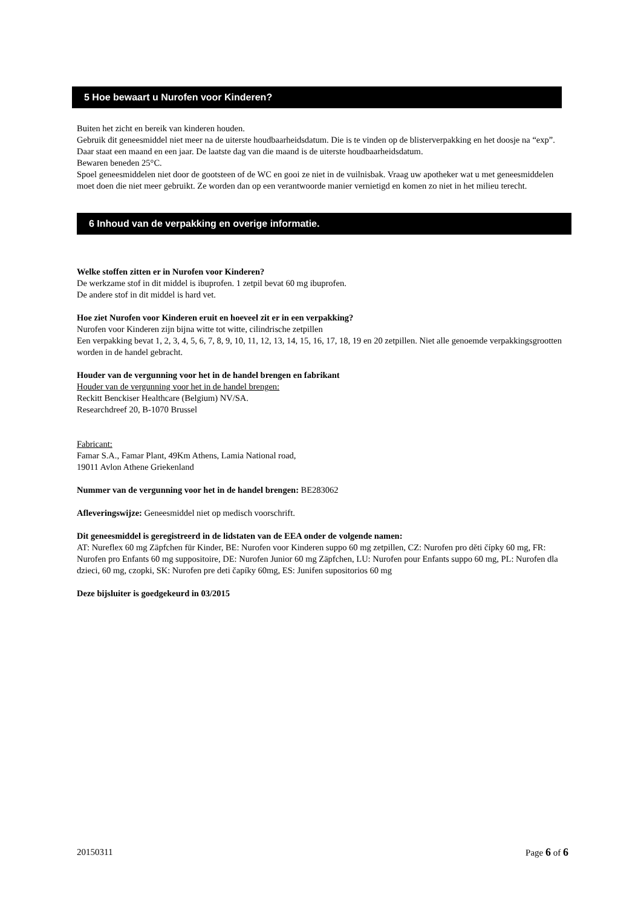5 Hoe bewaart u Nurofen voor Kinderen?
Buiten het zicht en bereik van kinderen houden.
Gebruik dit geneesmiddel niet meer na de uiterste houdbaarheidsdatum. Die is te vinden op de blisterverpakking en het doosje na “exp”. Daar staat een maand en een jaar. De laatste dag van die maand is de uiterste houdbaarheidsdatum.
Bewaren beneden 25°C.
Spoel geneesmiddelen niet door de gootsteen of de WC en gooi ze niet in de vuilnisbak. Vraag uw apotheker wat u met geneesmiddelen moet doen die niet meer gebruikt. Ze worden dan op een verantwoorde manier vernietigd en komen zo niet in het milieu terecht.
6 Inhoud van de verpakking en overige informatie.
Welke stoffen zitten er in Nurofen voor Kinderen?
De werkzame stof in dit middel is ibuprofen. 1 zetpil bevat 60 mg ibuprofen.
De andere stof in dit middel is hard vet.
Hoe ziet Nurofen voor Kinderen eruit en hoeveel zit er in een verpakking?
Nurofen voor Kinderen zijn bijna witte tot witte, cilindrische zetpillen
Een verpakking bevat 1, 2, 3, 4, 5, 6, 7, 8, 9, 10, 11, 12, 13, 14, 15, 16, 17, 18, 19 en 20 zetpillen. Niet alle genoemde verpakkingsgrootten worden in de handel gebracht.
Houder van de vergunning voor het in de handel brengen en fabrikant
Houder van de vergunning voor het in de handel brengen:
Reckitt Benckiser Healthcare (Belgium) NV/SA.
Researchdreef 20, B-1070 Brussel
Fabricant:
Famar S.A., Famar Plant, 49Km Athens, Lamia National road,
19011 Avlon Athene Griekenland
Nummer van de vergunning voor het in de handel brengen: BE283062
Afleveringswijze: Geneesmiddel niet op medisch voorschrift.
Dit geneesmiddel is geregistreerd in de lidstaten van de EEA onder de volgende namen:
AT: Nureflex 60 mg Zäpfchen für Kinder, BE: Nurofen voor Kinderen suppo 60 mg zetpillen, CZ: Nurofen pro děti čípky 60 mg, FR: Nurofen pro Enfants 60 mg suppositoire, DE: Nurofen Junior 60 mg Zäpfchen, LU: Nurofen pour Enfants suppo 60 mg, PL: Nurofen dla dzieci, 60 mg, czopki, SK: Nurofen pre deti čapíky 60mg, ES: Junifen supositorios 60 mg
Deze bijsluiter is goedgekeurd in 03/2015
20150311 Page 6 of 6